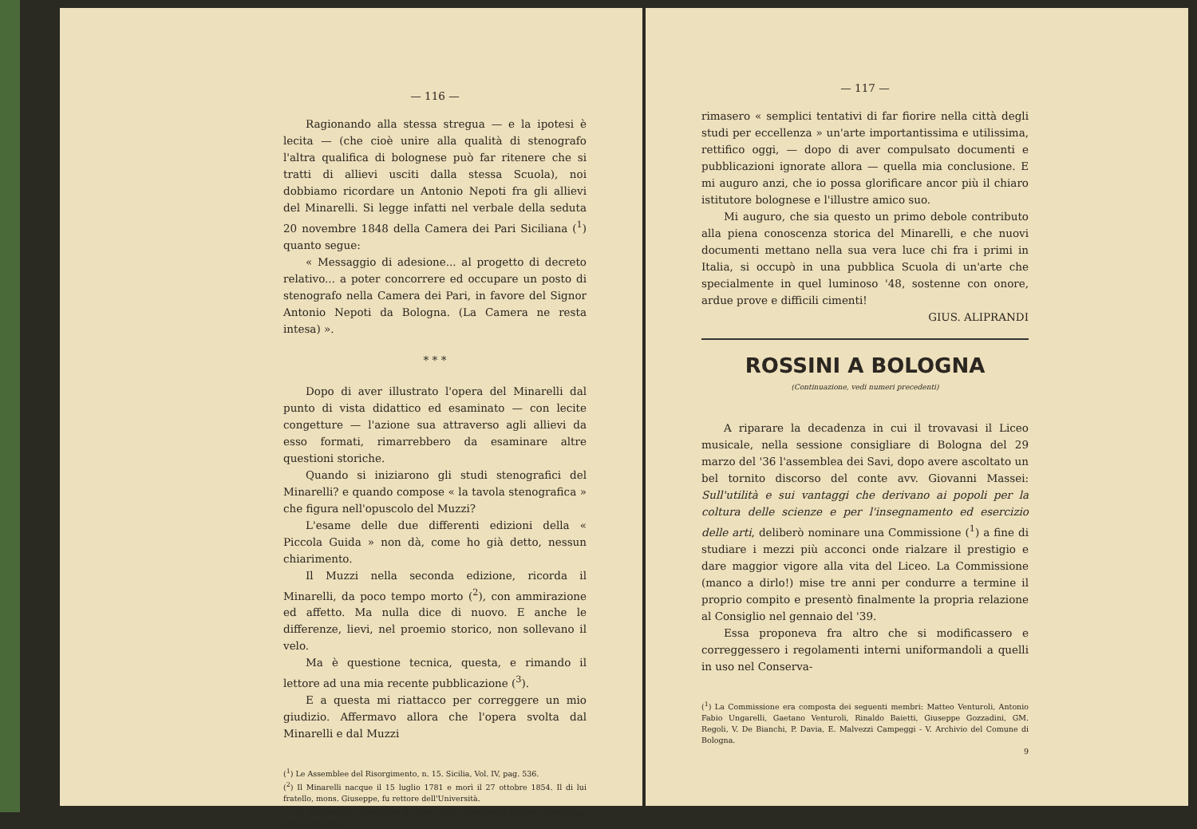— 116 —
Ragionando alla stessa stregua — e la ipotesi è lecita — (che cioè unire alla qualità di stenografo l'altra qualifica di bolognese può far ritenere che si tratti di allievi usciti dalla stessa Scuola), noi dobbiamo ricordare un Antonio Nepoti fra gli allievi del Minarelli. Si legge infatti nel verbale della seduta 20 novembre 1848 della Camera dei Pari Siciliana (<sup>1</sup>) quanto segue:
« Messaggio di adesione... al progetto di decreto relativo... a poter concorrere ed occupare un posto di stenografo nella Camera dei Pari, in favore del Signor Antonio Nepoti da Bologna. (La Camera ne resta intesa) ».
* * *
Dopo di aver illustrato l'opera del Minarelli dal punto di vista didattico ed esaminato — con lecite congetture — l'azione sua attraverso agli allievi da esso formati, rimarrebbero da esaminare altre questioni storiche.
Quando si iniziarono gli studi stenografici del Minarelli? e quando compose « la tavola stenografica » che figura nell'opuscolo del Muzzi?
L'esame delle due differenti edizioni della « Piccola Guida » non dà, come ho già detto, nessun chiarimento.
Il Muzzi nella seconda edizione, ricorda il Minarelli, da poco tempo morto (<sup>2</sup>), con ammirazione ed affetto. Ma nulla dice di nuovo. E anche le differenze, lievi, nel proemio storico, non sollevano il velo.
Ma è questione tecnica, questa, e rimando il lettore ad una mia recente pubblicazione (<sup>3</sup>).
E a questa mi riattacco per correggere un mio giudizio. Affermavo allora che l'opera svolta dal Minarelli e dal Muzzi
(<sup>1</sup>) Le Assemblee del Risorgimento, n. 15. Sicilia, Vol. IV, pag. 536.
(<sup>2</sup>) Il Minarelli nacque il 15 luglio 1781 e morì il 27 ottobre 1854. Il di lui fratello, mons. Giuseppe, fu rettore dell'Università.
(<sup>3</sup>) G. ALIPRANDI. Appunti su la Storia della Stenografia Italiana. Pavia, pag. 3-6, 17-4?, 245.
— 117 —
rimasero « semplici tentativi di far fiorire nella città degli studi per eccellenza » un'arte importantissima e utilissima, rettifico oggi, — dopo di aver compulsato documenti e pubblicazioni ignorate allora — quella mia conclusione. E mi auguro anzi, che io possa glorificare ancor più il chiaro istitutore bolognese e l'illustre amico suo.
Mi auguro, che sia questo un primo debole contributo alla piena conoscenza storica del Minarelli, e che nuovi documenti mettano nella sua vera luce chi fra i primi in Italia, si occupò in una pubblica Scuola di un'arte che specialmente in quel luminoso '48, sostenne con onore, ardue prove e difficili cimenti!
GIUS. ALIPRANDI
ROSSINI A BOLOGNA
(Continuazione, vedi numeri precedenti)
A riparare la decadenza in cui il trovavasi il Liceo musicale, nella sessione consigliare di Bologna del 29 marzo del '36 l'assemblea dei Savi, dopo avere ascoltato un bel tornito discorso del conte avv. Giovanni Massei: Sull'utilità e sui vantaggi che derivano ai popoli per la coltura delle scienze e per l'insegnamento ed esercizio delle arti, deliberò nominare una Commissione (<sup>1</sup>) a fine di studiare i mezzi più acconci onde rialzare il prestigio e dare maggior vigore alla vita del Liceo. La Commissione (manco a dirlo!) mise tre anni per condurre a termine il proprio compito e presentò finalmente la propria relazione al Consiglio nel gennaio del '39.
Essa proponeva fra altro che si modificassero e correggessero i regolamenti interni uniformandoli a quelli in uso nel Conserva-
(<sup>1</sup>) La Commissione era composta dei seguenti membri: Matteo Venturoli, Antonio Fabio Ungarelli, Gaetano Venturoli, Rinaldo Baietti, Giuseppe Gozzadini, GM. Regoli, V. De Bianchi, P. Davia, E. Malvezzi Campeggi - V. Archivio del Comune di Bologna.
9